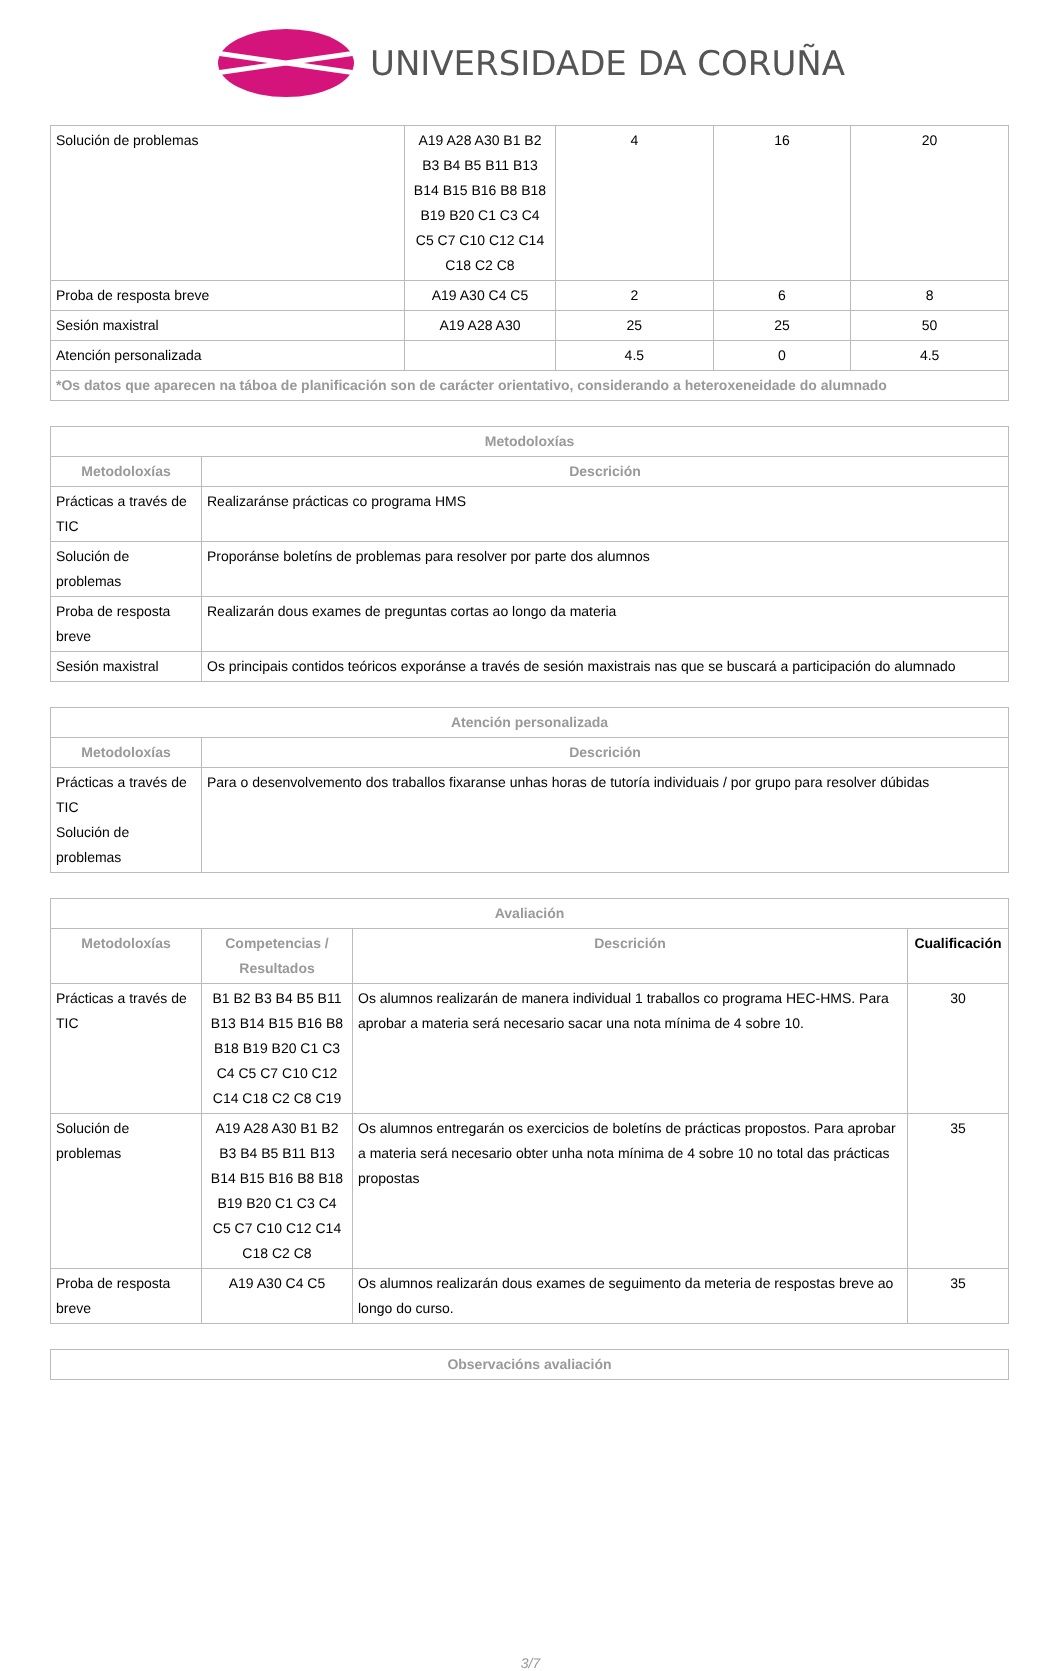UNIVERSIDADE DA CORUÑA
| Solución de problemas | A19 A28 A30 B1 B2 B3 B4 B5 B11 B13 B14 B15 B16 B8 B18 B19 B20 C1 C3 C4 C5 C7 C10 C12 C14 C18 C2 C8 | 4 | 16 | 20 |
| Proba de resposta breve | A19 A30 C4 C5 | 2 | 6 | 8 |
| Sesión maxistral | A19 A28 A30 | 25 | 25 | 50 |
| Atención personalizada | | 4.5 | 0 | 4.5 |
| *Os datos que aparecen na táboa de planificación son de carácter orientativo, considerando a heteroxeneidade do alumnado | | | | |
| Metodoloxías | |
| --- | --- |
| Metodoloxías | Descrición |
| Prácticas a través de TIC | Realizaránse prácticas co programa HMS |
| Solución de problemas | Proporánse boletíns de problemas para resolver por parte dos alumnos |
| Proba de resposta breve | Realizarán dous exames de preguntas cortas ao longo da materia |
| Sesión maxistral | Os principais contidos teóricos exporánse a través de sesión maxistrais nas que se buscará a participación do alumnado |
| Atención personalizada | |
| --- | --- |
| Metodoloxías | Descrición |
| Prácticas a través de TIC Solución de problemas | Para o desenvolvemento dos traballos fixaranse unhas horas de tutoría individuais / por grupo para resolver dúbidas |
| Avaliación | | | |
| --- | --- | --- | --- |
| Metodoloxías | Competencias / Resultados | Descrición | Cualificación |
| Prácticas a través de TIC | B1 B2 B3 B4 B5 B11 B13 B14 B15 B16 B8 B18 B19 B20 C1 C3 C4 C5 C7 C10 C12 C14 C18 C2 C8 C19 | Os alumnos realizarán de manera individual 1 traballos co programa HEC-HMS. Para aprobar a materia será necesario sacar una nota mínima de 4 sobre 10. | 30 |
| Solución de problemas | A19 A28 A30 B1 B2 B3 B4 B5 B11 B13 B14 B15 B16 B8 B18 B19 B20 C1 C3 C4 C5 C7 C10 C12 C14 C18 C2 C8 | Os alumnos entregarán os exercicios de boletíns de prácticas propostos. Para aprobar a materia será necesario obter unha nota mínima de 4 sobre 10 no total das prácticas propostas | 35 |
| Proba de resposta breve | A19 A30 C4 C5 | Os alumnos realizarán dous exames de seguimento da meteria de respostas breve ao longo do curso. | 35 |
| Observacións avaliación |
| --- |
3/7